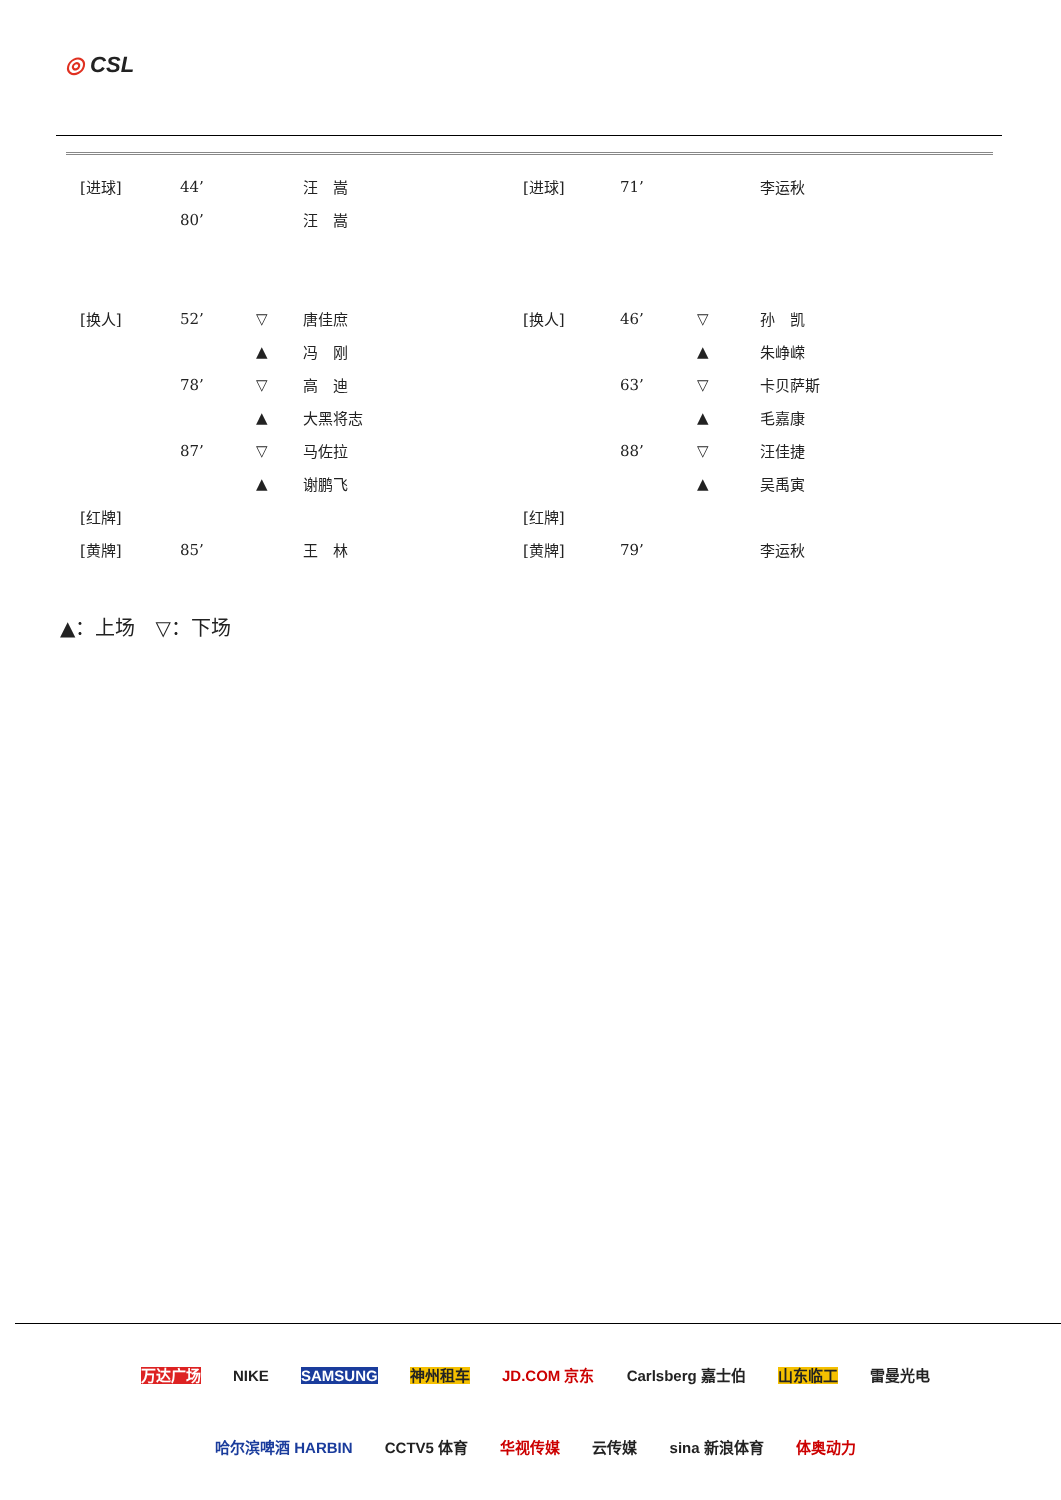◎ CSL
| [进球] | 44’ | | 汪 嵩 | [进球] | 71’ | | 李运秋 |
| | 80’ | | 汪 嵩 | | | | |
| [换人] | 52’ | ▽ | 唐佳庶 | [换人] | 46’ | ▽ | 孙 凯 |
| | | ▲ | 冯 刚 | | | ▲ | 朱峥嵘 |
| | 78’ | ▽ | 高 迪 | | 63’ | ▽ | 卡贝萨斯 |
| | | ▲ | 大黑将志 | | | ▲ | 毛嘉康 |
| | 87’ | ▽ | 马佐拉 | | 88’ | ▽ | 汪佳捷 |
| | | ▲ | 谢鹏飞 | | | ▲ | 吴禹寅 |
| [红牌] | | | | [红牌] | | | |
| [黄牌] | 85’ | | 王 林 | [黄牌] | 79’ | | 李运秋 |
▲：上场　▽：下场
万达广场 NIKE SAMSUNG 神州租车 JD.COM 京东 Carlsberg 嘉士伯 山东临工 雷曼光电
哈尔滨啤酒 HARBIN CCTV5 体育 华视传媒 云传媒 sina 新浪体育 体奥动力